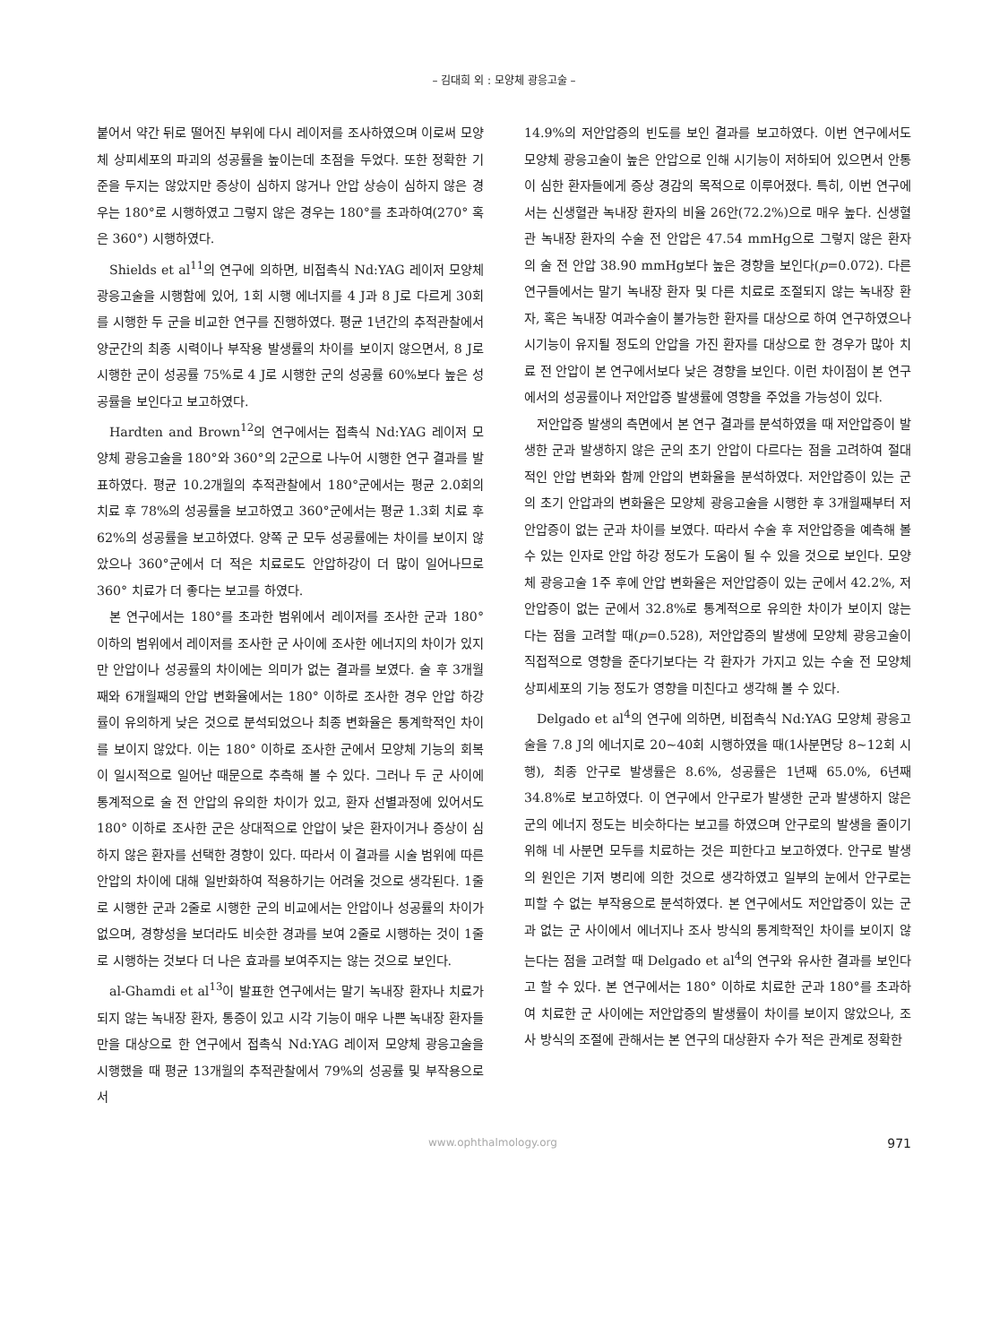– 김대희 외 : 모양체 광응고술 –
붙어서 약간 뒤로 떨어진 부위에 다시 레이저를 조사하였으며 이로써 모양체 상피세포의 파괴의 성공률을 높이는데 초점을 두었다. 또한 정확한 기준을 두지는 않았지만 증상이 심하지 않거나 안압 상승이 심하지 않은 경우는 180°로 시행하였고 그렇지 않은 경우는 180°를 초과하여(270° 혹은 360°) 시행하였다.
Shields et al<sup>11</sup>의 연구에 의하면, 비접촉식 Nd:YAG 레이저 모양체 광응고술을 시행함에 있어, 1회 시행 에너지를 4 J과 8 J로 다르게 30회를 시행한 두 군을 비교한 연구를 진행하였다. 평균 1년간의 추적관찰에서 양군간의 최종 시력이나 부작용 발생률의 차이를 보이지 않으면서, 8 J로 시행한 군이 성공률 75%로 4 J로 시행한 군의 성공률 60%보다 높은 성공률을 보인다고 보고하였다.
Hardten and Brown<sup>12</sup>의 연구에서는 접촉식 Nd:YAG 레이저 모양체 광응고술을 180°와 360°의 2군으로 나누어 시행한 연구 결과를 발표하였다. 평균 10.2개월의 추적관찰에서 180°군에서는 평균 2.0회의 치료 후 78%의 성공률을 보고하였고 360°군에서는 평균 1.3회 치료 후 62%의 성공률을 보고하였다. 양쪽 군 모두 성공률에는 차이를 보이지 않았으나 360°군에서 더 적은 치료로도 안압하강이 더 많이 일어나므로 360° 치료가 더 좋다는 보고를 하였다.
본 연구에서는 180°를 초과한 범위에서 레이저를 조사한 군과 180° 이하의 범위에서 레이저를 조사한 군 사이에 조사한 에너지의 차이가 있지만 안압이나 성공률의 차이에는 의미가 없는 결과를 보였다. 술 후 3개월째와 6개월째의 안압 변화율에서는 180° 이하로 조사한 경우 안압 하강률이 유의하게 낮은 것으로 분석되었으나 최종 변화율은 통계학적인 차이를 보이지 않았다. 이는 180° 이하로 조사한 군에서 모양체 기능의 회복이 일시적으로 일어난 때문으로 추측해 볼 수 있다. 그러나 두 군 사이에 통계적으로 술 전 안압의 유의한 차이가 있고, 환자 선별과정에 있어서도 180° 이하로 조사한 군은 상대적으로 안압이 낮은 환자이거나 증상이 심하지 않은 환자를 선택한 경향이 있다. 따라서 이 결과를 시술 범위에 따른 안압의 차이에 대해 일반화하여 적용하기는 어려울 것으로 생각된다. 1줄로 시행한 군과 2줄로 시행한 군의 비교에서는 안압이나 성공률의 차이가 없으며, 경향성을 보더라도 비슷한 경과를 보여 2줄로 시행하는 것이 1줄로 시행하는 것보다 더 나은 효과를 보여주지는 않는 것으로 보인다.
al-Ghamdi et al<sup>13</sup>이 발표한 연구에서는 말기 녹내장 환자나 치료가 되지 않는 녹내장 환자, 통증이 있고 시각 기능이 매우 나쁜 녹내장 환자들만을 대상으로 한 연구에서 접촉식 Nd:YAG 레이저 모양체 광응고술을 시행했을 때 평균 13개월의 추적관찰에서 79%의 성공률 및 부작용으로서
14.9%의 저안압증의 빈도를 보인 결과를 보고하였다. 이번 연구에서도 모양체 광응고술이 높은 안압으로 인해 시기능이 저하되어 있으면서 안통이 심한 환자들에게 증상 경감의 목적으로 이루어졌다. 특히, 이번 연구에서는 신생혈관 녹내장 환자의 비율 26안(72.2%)으로 매우 높다. 신생혈관 녹내장 환자의 수술 전 안압은 47.54 mmHg으로 그렇지 않은 환자의 술 전 안압 38.90 mmHg보다 높은 경향을 보인다(p=0.072). 다른 연구들에서는 말기 녹내장 환자 및 다른 치료로 조절되지 않는 녹내장 환자, 혹은 녹내장 여과수술이 불가능한 환자를 대상으로 하여 연구하였으나 시기능이 유지될 정도의 안압을 가진 환자를 대상으로 한 경우가 많아 치료 전 안압이 본 연구에서보다 낮은 경향을 보인다. 이런 차이점이 본 연구에서의 성공률이나 저안압증 발생률에 영향을 주었을 가능성이 있다.
저안압증 발생의 측면에서 본 연구 결과를 분석하였을 때 저안압증이 발생한 군과 발생하지 않은 군의 초기 안압이 다르다는 점을 고려하여 절대적인 안압 변화와 함께 안압의 변화율을 분석하였다. 저안압증이 있는 군의 초기 안압과의 변화율은 모양체 광응고술을 시행한 후 3개월째부터 저안압증이 없는 군과 차이를 보였다. 따라서 수술 후 저안압증을 예측해 볼 수 있는 인자로 안압 하강 정도가 도움이 될 수 있을 것으로 보인다. 모양체 광응고술 1주 후에 안압 변화율은 저안압증이 있는 군에서 42.2%, 저안압증이 없는 군에서 32.8%로 통계적으로 유의한 차이가 보이지 않는다는 점을 고려할 때(p=0.528), 저안압증의 발생에 모양체 광응고술이 직접적으로 영향을 준다기보다는 각 환자가 가지고 있는 수술 전 모양체 상피세포의 기능 정도가 영향을 미친다고 생각해 볼 수 있다.
Delgado et al<sup>4</sup>의 연구에 의하면, 비접촉식 Nd:YAG 모양체 광응고술을 7.8 J의 에너지로 20~40회 시행하였을 때(1사분면당 8~12회 시행), 최종 안구로 발생률은 8.6%, 성공률은 1년째 65.0%, 6년째 34.8%로 보고하였다. 이 연구에서 안구로가 발생한 군과 발생하지 않은 군의 에너지 정도는 비슷하다는 보고를 하였으며 안구로의 발생을 줄이기 위해 네 사분면 모두를 치료하는 것은 피한다고 보고하였다. 안구로 발생의 원인은 기저 병리에 의한 것으로 생각하였고 일부의 눈에서 안구로는 피할 수 없는 부작용으로 분석하였다. 본 연구에서도 저안압증이 있는 군과 없는 군 사이에서 에너지나 조사 방식의 통계학적인 차이를 보이지 않는다는 점을 고려할 때 Delgado et al<sup>4</sup>의 연구와 유사한 결과를 보인다고 할 수 있다. 본 연구에서는 180° 이하로 치료한 군과 180°를 초과하여 치료한 군 사이에는 저안압증의 발생률이 차이를 보이지 않았으나, 조사 방식의 조절에 관해서는 본 연구의 대상환자 수가 적은 관계로 정확한
www.ophthalmology.org 971